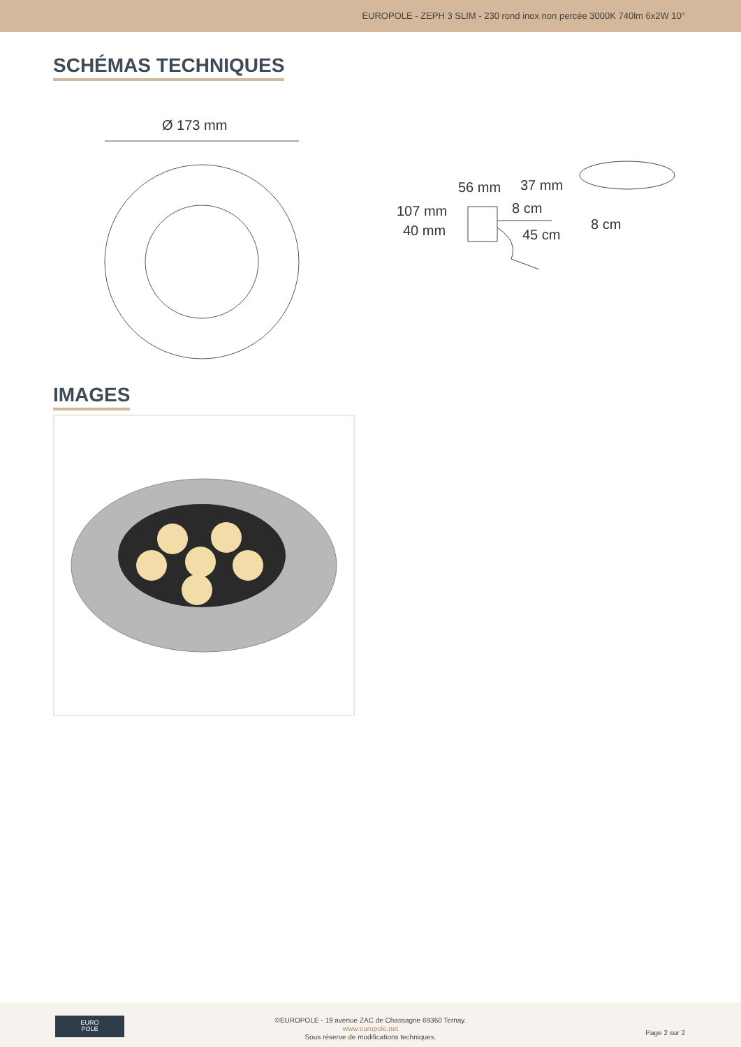EUROPOLE - ZEPH 3 SLIM - 230 rond inox non percée 3000K 740lm 6x2W 10°
SCHÉMAS TECHNIQUES
Ø 173 mm
56 mm
37 mm
107 mm
40 mm
8 cm
8 cm
45 cm
IMAGES
EURO
POLE
©EUROPOLE - 19 avenue ZAC de Chassagne 69360 Ternay.
www.europole.net
Sous réserve de modifications techniques.
Page 2 sur 2